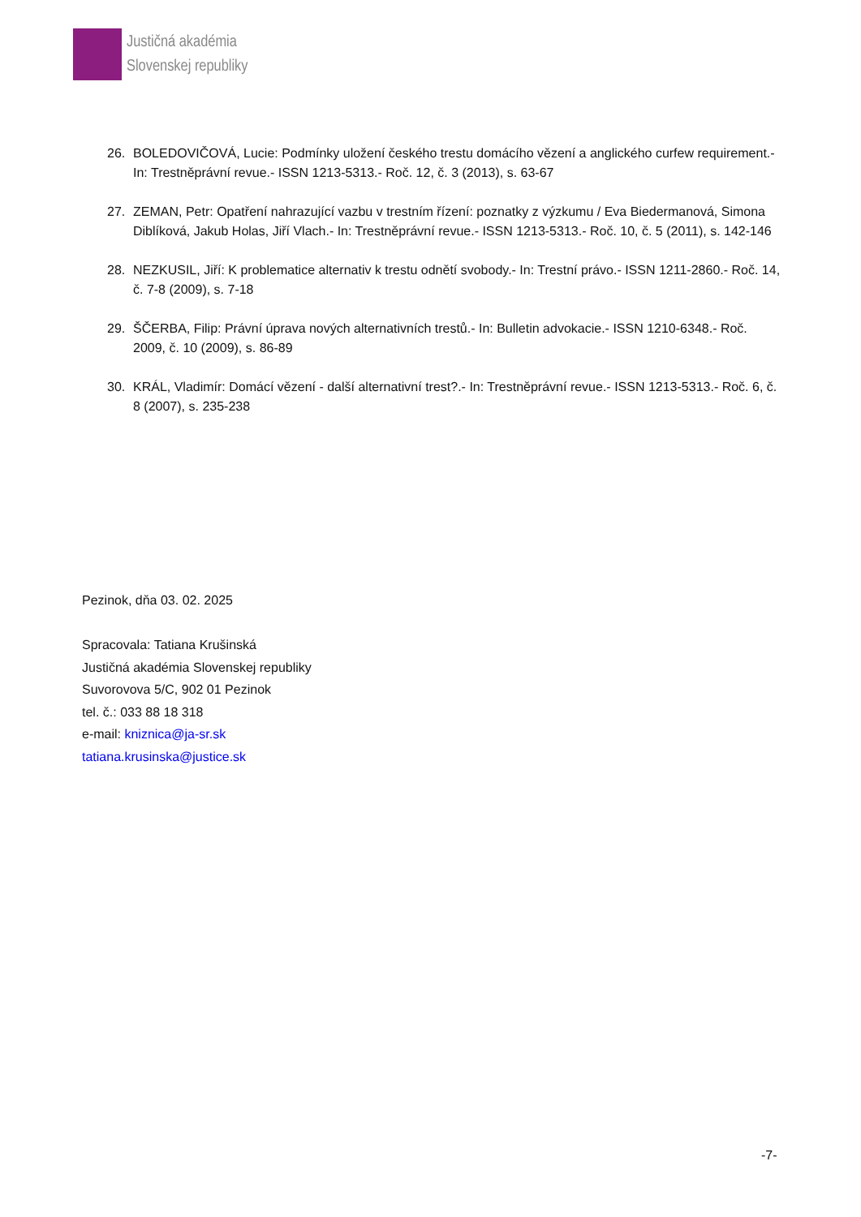Justičná akadémia
Slovenskej republiky
26. BOLEDOVIČOVÁ, Lucie: Podmínky uložení českého trestu domácího vězení a anglického curfew requirement.- In: Trestněprávní revue.- ISSN 1213-5313.- Roč. 12, č. 3 (2013), s. 63-67
27. ZEMAN, Petr: Opatření nahrazující vazbu v trestním řízení: poznatky z výzkumu / Eva Biedermanová, Simona Diblíková, Jakub Holas, Jiří Vlach.- In: Trestněprávní revue.- ISSN 1213-5313.- Roč. 10, č. 5 (2011), s. 142-146
28. NEZKUSIL, Jiří: K problematice alternativ k trestu odnětí svobody.- In: Trestní právo.- ISSN 1211-2860.- Roč. 14, č. 7-8 (2009), s. 7-18
29. ŠČERBA, Filip: Právní úprava nových alternativních trestů.- In: Bulletin advokacie.- ISSN 1210-6348.- Roč. 2009, č. 10 (2009), s. 86-89
30. KRÁL, Vladimír: Domácí vězení - další alternativní trest?.- In: Trestněprávní revue.- ISSN 1213-5313.- Roč. 6, č. 8 (2007), s. 235-238
Pezinok, dňa 03. 02. 2025
Spracovala: Tatiana Krušinská
Justičná akadémia Slovenskej republiky
Suvorovova 5/C, 902 01 Pezinok
tel. č.: 033 88 18 318
e-mail: kniznica@ja-sr.sk
tatiana.krusinska@justice.sk
-7-